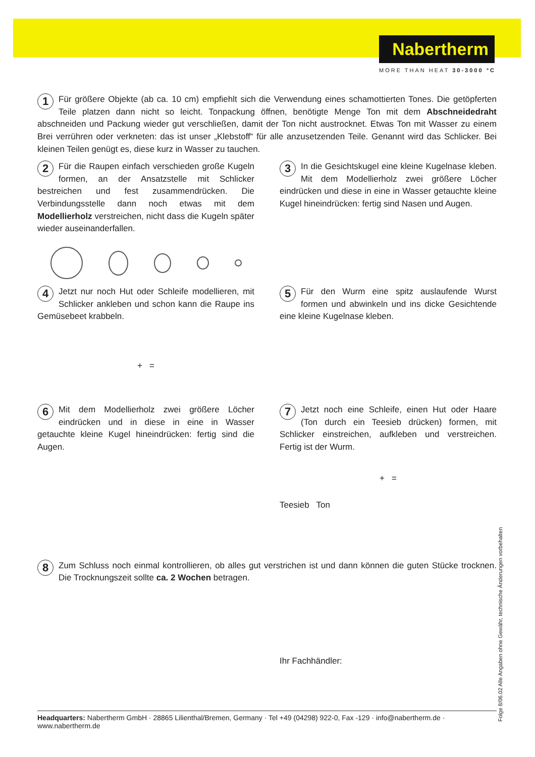Nabertherm
MORE THAN HEAT 30-3000 °C
1 Für größere Objekte (ab ca. 10 cm) empfiehlt sich die Verwendung eines schamottierten Tones. Die getöpferten Teile platzen dann nicht so leicht. Tonpackung öffnen, benötigte Menge Ton mit dem Abschneidedraht abschneiden und Packung wieder gut verschließen, damit der Ton nicht austrocknet. Etwas Ton mit Wasser zu einem Brei verrühren oder verkneten: das ist unser „Klebstoff“ für alle anzusetzenden Teile. Genannt wird das Schlicker. Bei kleinen Teilen genügt es, diese kurz in Wasser zu tauchen.
2 Für die Raupen einfach verschieden große Kugeln formen, an der Ansatzstelle mit Schlicker bestreichen und fest zusammendrücken. Die Verbindungsstelle dann noch etwas mit dem Modellierholz verstreichen, nicht dass die Kugeln später wieder auseinanderfallen.
3 In die Gesichtskugel eine kleine Kugelnase kleben. Mit dem Modellierholz zwei größere Löcher eindrücken und diese in eine in Wasser getauchte kleine Kugel hineindrücken: fertig sind Nasen und Augen.
4 Jetzt nur noch Hut oder Schleife modellieren, mit Schlicker ankleben und schon kann die Raupe ins Gemüsebeet krabbeln.
+ =
5 Für den Wurm eine spitz auslaufende Wurst formen und abwinkeln und ins dicke Gesichtende eine kleine Kugelnase kleben.
6 Mit dem Modellierholz zwei größere Löcher eindrücken und in diese in eine in Wasser getauchte kleine Kugel hineindrücken: fertig sind die Augen.
7 Jetzt noch eine Schleife, einen Hut oder Haare (Ton durch ein Teesieb drücken) formen, mit Schlicker einstreichen, aufkleben und verstreichen. Fertig ist der Wurm.
+ =
Teesieb Ton
8 Zum Schluss noch einmal kontrollieren, ob alles gut verstrichen ist und dann können die guten Stücke trocknen. Die Trocknungszeit sollte ca. 2 Wochen betragen.
Ihr Fachhändler:
Headquarters: Nabertherm GmbH · 28865 Lilienthal/Bremen, Germany · Tel +49 (04298) 922-0, Fax -129 · info@nabertherm.de · www.nabertherm.de
Folge 8/06.02 Alle Angaben ohne Gewähr, technische Änderungen vorbehalten